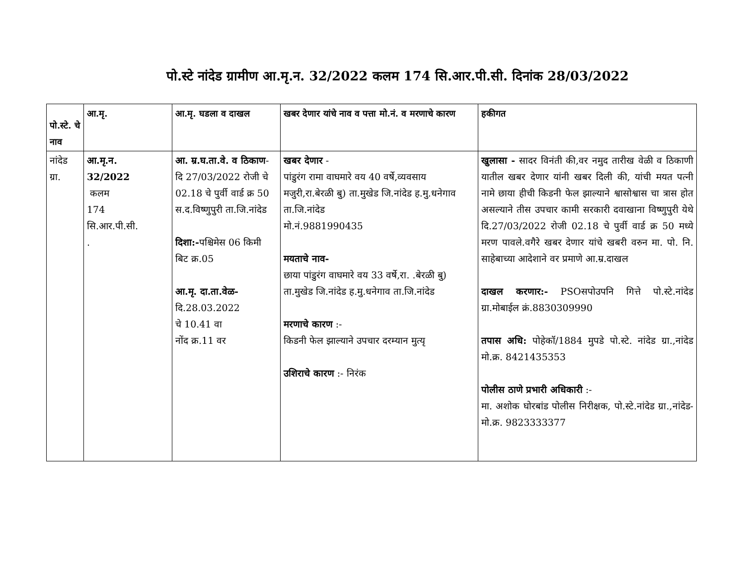पो.स्टे नांदेड ग्रामीण आ.मृ.न. 32/2022 कलम 174 सि.आर.पी.सी. दिनांक 28/03/2022
| पो.स्टे. चे नाव | आ.मृ. | आ.मृ. घडला व दाखल | खबर देणार यांचे नाव व पत्ता मो.नं. व मरणाचे कारण | हकीगत |
| --- | --- | --- | --- | --- |
| नांदेड ग्रा. | आ.मृ.न. 32/2022 कलम 174 सि.आर.पी.सी. . | आ. म्र.घ.ता.वे. व ठिकाण - दि 27/03/2022 रोजी चे 02.18 चे पुर्वी वार्ड क्र 50 स.द.विष्णुपुरी ता.जि.नांदेड दिशा:- पश्चिमेस 06 किमी बिट क्र.05 आ.मृ. दा.ता.वेळ- दि.28.03.2022 चे 10.41 वा नोंद क्र.11 वर | खबर देणार - पांडुरंग रामा वाघमारे वय 40 वर्षे,व्यवसाय मजुरी,रा.बेरळी बु) ता.मुखेड जि.नांदेड ह.मु.धनेगाव ता.जि.नांदेड मो.नं.9881990435 मयताचे नाव- छाया पांडुरंग वाघमारे वय 33 वर्षे,रा. .बेरळी बु) ता.मुखेड जि.नांदेड ह.मु.धनेगाव ता.जि.नांदेड मरणाचे कारण :- किडनी फेल झाल्याने उपचार दरम्यान मुत्यृ उशिराचे कारण :- निरंक | खुलासा - सादर विनंती की,वर नमुद तारीख वेळी व ठिकाणी यातील खबर देणार यांनी खबर दिली की, यांची मयत पत्नी नामे छाया हीची किडनी फेल झाल्याने श्वासोश्वास चा त्रास होत असल्याने तीस उपचार कामी सरकारी दवाखाना विष्णुपुरी येथे दि.27/03/2022 रोजी 02.18 चे पुर्वी वार्ड क्र 50 मध्ये मरण पावले.वगैरे खबर देणार यांचे खबरी वरुन मा. पो. नि. साहेबाच्या आदेशाने वर प्रमाणे आ.म्र.दाखल दाखल करणार:- PSOसपोउपनि गित्ते पो.स्टे.नांदेड ग्रा.मोबाईल क्रं.8830309990 तपास अधि: पोहेकॉ/1884 मुपडे पो.स्टे. नांदेड ग्रा.,नांदेड मो.क्र. 8421435353 पोलीस ठाणे प्रभारी अधिकारी :- मा. अशोक घोरबांड पोलीस निरीक्षक, पो.स्टे.नांदेड ग्रा.,नांदेड-मो.क्र. 9823333377 |